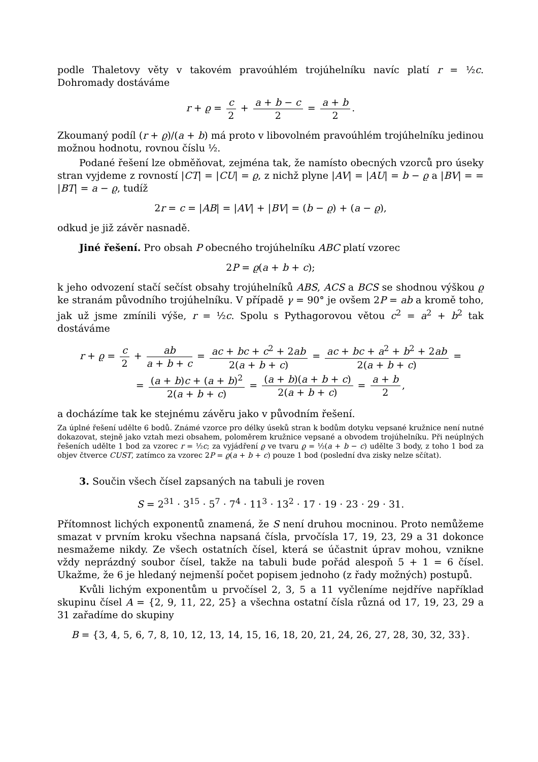podle Thaletovy věty v takovém pravoúhlém trojúhelníku navíc platí r = ½c. Dohromady dostáváme
r + ϱ = c 2 + a + b − c 2 = a + b 2.
Zkoumaný podíl (r + ϱ)/(a + b) má proto v libovolném pravoúhlém trojúhelníku jedinou možnou hodnotu, rovnou číslu ½.
Podané řešení lze obměňovat, zejména tak, že namísto obecných vzorců pro úseky stran vyjdeme z rovností |CT| = |CU| = ϱ, z nichž plyne |AV| = |AU| = b − ϱ a |BV| = = |BT| = a − ϱ, tudíž
2r = c = |AB| = |AV| + |BV| = (b − ϱ) + (a − ϱ),
odkud je již závěr nasnadě.
Jiné řešení. Pro obsah P obecného trojúhelníku ABC platí vzorec
2P = ϱ(a + b + c);
k jeho odvození stačí sečíst obsahy trojúhelníků ABS, ACS a BCS se shodnou výškou ϱ ke stranám původního trojúhelníku. V případě γ = 90° je ovšem 2P = ab a kromě toho, jak už jsme zmínili výše, r = ½c. Spolu s Pythagorovou větou c<sup>2</sup> = a<sup>2</sup> + b<sup>2</sup> tak dostáváme
r + ϱ = c 2 + ab a + b + c = ac + bc + c<sup>2</sup> + 2ab 2(a + b + c) = ac + bc + a<sup>2</sup> + b<sup>2</sup> + 2ab 2(a + b + c) =
= (a + b)c + (a + b)<sup>2</sup> 2(a + b + c) = (a + b)(a + b + c) 2(a + b + c) = a + b 2,
a docházíme tak ke stejnému závěru jako v původním řešení.
Za úplné řešení udělte 6 bodů. Známé vzorce pro délky úseků stran k bodům dotyku vepsané kružnice není nutné dokazovat, stejně jako vztah mezi obsahem, poloměrem kružnice vepsané a obvodem trojúhelníku. Při neúplných řešeních udělte 1 bod za vzorec r = ½c; za vyjádření ϱ ve tvaru ϱ = ½(a + b − c) udělte 3 body, z toho 1 bod za objev čtverce CUST, zatímco za vzorec 2P = ϱ(a + b + c) pouze 1 bod (poslední dva zisky nelze sčítat).
3. Součin všech čísel zapsaných na tabuli je roven
S = 2<sup>31</sup> · 3<sup>15</sup> · 5<sup>7</sup> · 7<sup>4</sup> · 11<sup>3</sup> · 13<sup>2</sup> · 17 · 19 · 23 · 29 · 31.
Přítomnost lichých exponentů znamená, že S není druhou mocninou. Proto nemůžeme smazat v prvním kroku všechna napsaná čísla, prvočísla 17, 19, 23, 29 a 31 dokonce nesmažeme nikdy. Ze všech ostatních čísel, která se účastnit úprav mohou, vznikne vždy neprázdný soubor čísel, takže na tabuli bude pořád alespoň 5 + 1 = 6 čísel. Ukažme, že 6 je hledaný nejmenší počet popisem jednoho (z řady možných) postupů.
Kvůli lichým exponentům u prvočísel 2, 3, 5 a 11 vyčleníme nejdříve například skupinu čísel A = {2, 9, 11, 22, 25} a všechna ostatní čísla různá od 17, 19, 23, 29 a 31 zařadíme do skupiny
B = {3, 4, 5, 6, 7, 8, 10, 12, 13, 14, 15, 16, 18, 20, 21, 24, 26, 27, 28, 30, 32, 33}.